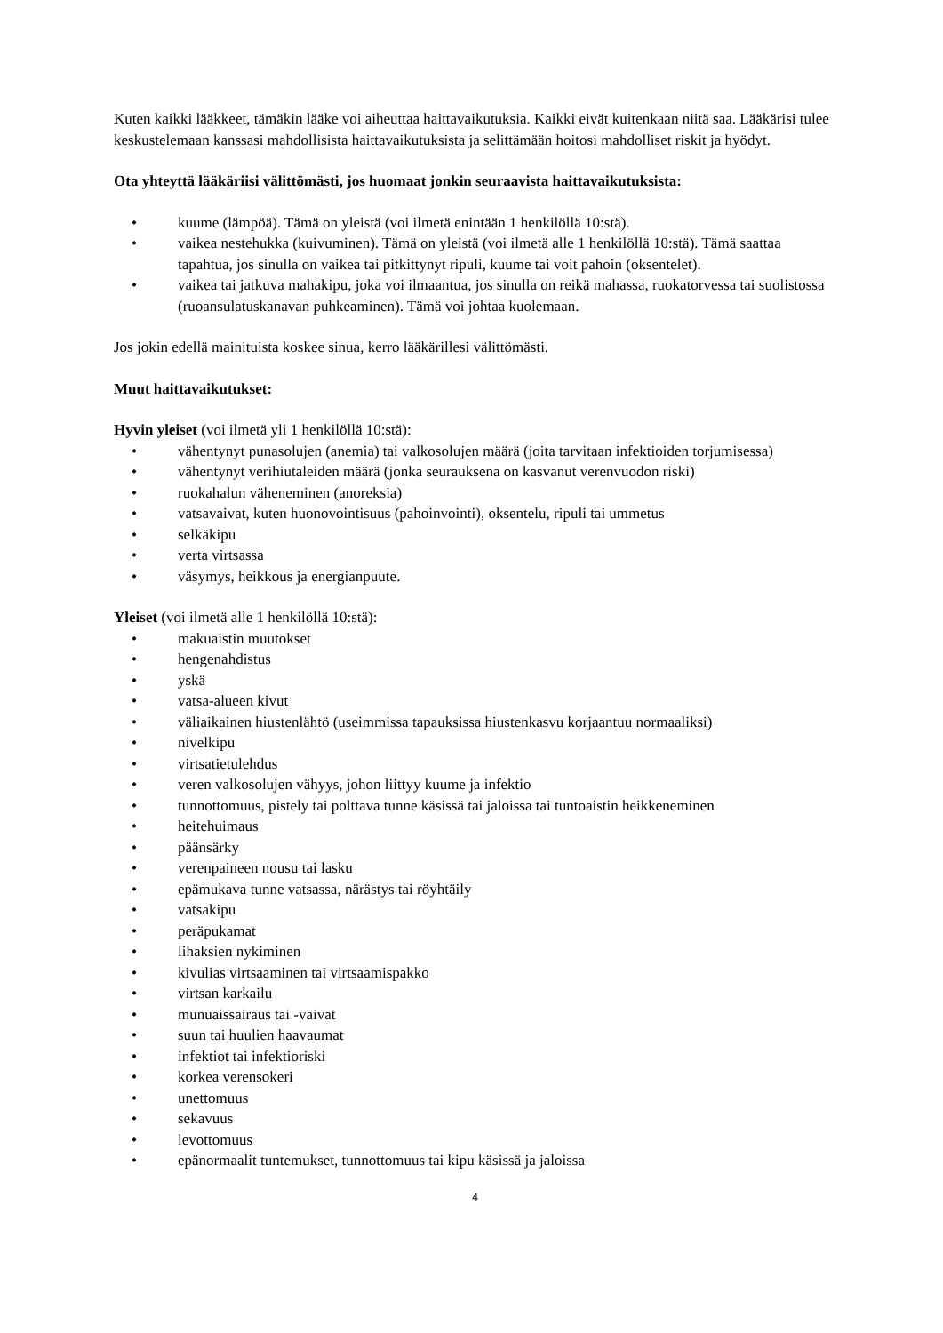Kuten kaikki lääkkeet, tämäkin lääke voi aiheuttaa haittavaikutuksia. Kaikki eivät kuitenkaan niitä saa. Lääkärisi tulee keskustelemaan kanssasi mahdollisista haittavaikutuksista ja selittämään hoitosi mahdolliset riskit ja hyödyt.
Ota yhteyttä lääkäriisi välittömästi, jos huomaat jonkin seuraavista haittavaikutuksista:
• kuume (lämpöä). Tämä on yleistä (voi ilmetä enintään 1 henkilöllä 10:stä).
• vaikea nestehukka (kuivuminen). Tämä on yleistä (voi ilmetä alle 1 henkilöllä 10:stä). Tämä saattaa tapahtua, jos sinulla on vaikea tai pitkittynyt ripuli, kuume tai voit pahoin (oksentelet).
• vaikea tai jatkuva mahakipu, joka voi ilmaantua, jos sinulla on reikä mahassa, ruokatorvessa tai suolistossa (ruoansulatuskanavan puhkeaminen). Tämä voi johtaa kuolemaan.
Jos jokin edellä mainituista koskee sinua, kerro lääkärillesi välittömästi.
Muut haittavaikutukset:
Hyvin yleiset (voi ilmetä yli 1 henkilöllä 10:stä):
• vähentynyt punasolujen (anemia) tai valkosolujen määrä (joita tarvitaan infektioiden torjumisessa)
• vähentynyt verihiutaleiden määrä (jonka seurauksena on kasvanut verenvuodon riski)
• ruokahalun väheneminen (anoreksia)
• vatsavaivat, kuten huonovointisuus (pahoinvointi), oksentelu, ripuli tai ummetus
• selkäkipu
• verta virtsassa
• väsymys, heikkous ja energianpuute.
Yleiset (voi ilmetä alle 1 henkilöllä 10:stä):
• makuaistin muutokset
• hengenahdistus
• yskä
• vatsa-alueen kivut
• väliaikainen hiustenlähtö (useimmissa tapauksissa hiustenkasvu korjaantuu normaaliksi)
• nivelkipu
• virtsatietulehdus
• veren valkosolujen vähyys, johon liittyy kuume ja infektio
• tunnottomuus, pistely tai polttava tunne käsissä tai jaloissa tai tuntoaistin heikkeneminen
• heitehuimaus
• päänsärky
• verenpaineen nousu tai lasku
• epämukava tunne vatsassa, närästys tai röyhtäily
• vatsakipu
• peräpukamat
• lihaksien nykiminen
• kivulias virtsaaminen tai virtsaamispakko
• virtsan karkailu
• munuaissairaus tai -vaivat
• suun tai huulien haavaumat
• infektiot tai infektioriski
• korkea verensokeri
• unettomuus
• sekavuus
• levottomuus
• epänormaalit tuntemukset, tunnottomuus tai kipu käsissä ja jaloissa
4